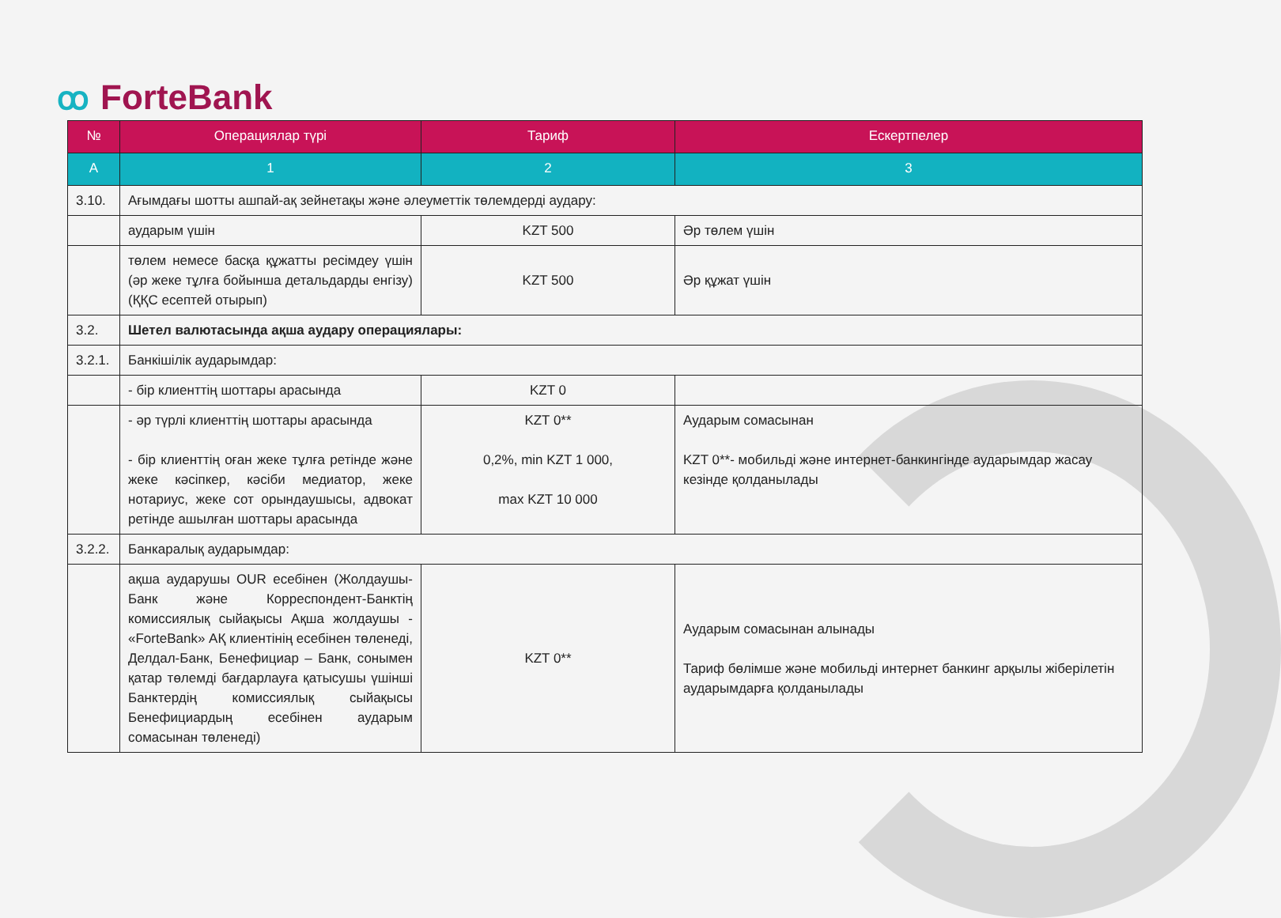ꝏ ForteBank
| № | Операциялар түрі | Тариф | Ескертпелер |
| --- | --- | --- | --- |
| A | 1 | 2 | 3 |
| 3.10. | Ағымдағы шотты ашпай-ақ зейнетақы және әлеуметтік төлемдерді аудару: | | |
| | аударым үшін | KZT 500 | Әр төлем үшін |
| | төлем немесе басқа құжатты ресімдеу үшін (әр жеке тұлға бойынша детальдарды енгізу) (ҚҚС есептей отырып) | KZT 500 | Әр құжат үшін |
| 3.2. | Шетел валютасында ақша аудару операциялары: | | |
| 3.2.1. | Банкішілік аударымдар: | | |
| | - бір клиенттің шоттары арасында | KZT 0 | |
| | - әр түрлі клиенттің шоттары арасында - бір клиенттің оған жеке тұлға ретінде және жеке кәсіпкер, кәсіби медиатор, жеке нотариус, жеке сот орындаушысы, адвокат ретінде ашылған шоттары арасында | KZT 0** 0,2%, min KZT 1 000, max KZT 10 000 | Аударым сомасынан KZT 0**- мобильді және интернет-банкингінде аударымдар жасау кезінде қолданылады |
| 3.2.2. | Банкаралық аударымдар: | | |
| | ақша аударушы OUR есебінен (Жолдаушы-Банк және Корреспондент-Банктің комиссиялық сыйақысы Ақша жолдаушы - «ForteBank» АҚ клиентінің есебінен төленеді, Делдал-Банк, Бенефициар – Банк, сонымен қатар төлемді бағдарлауға қатысушы үшінші Банктердің комиссиялық сыйақысы Бенефициардың есебінен аударым сомасынан төленеді) | KZT 0** | Аударым сомасынан алынады Тариф бөлімше және мобильді интернет банкинг арқылы жіберілетін аударымдарға қолданылады |